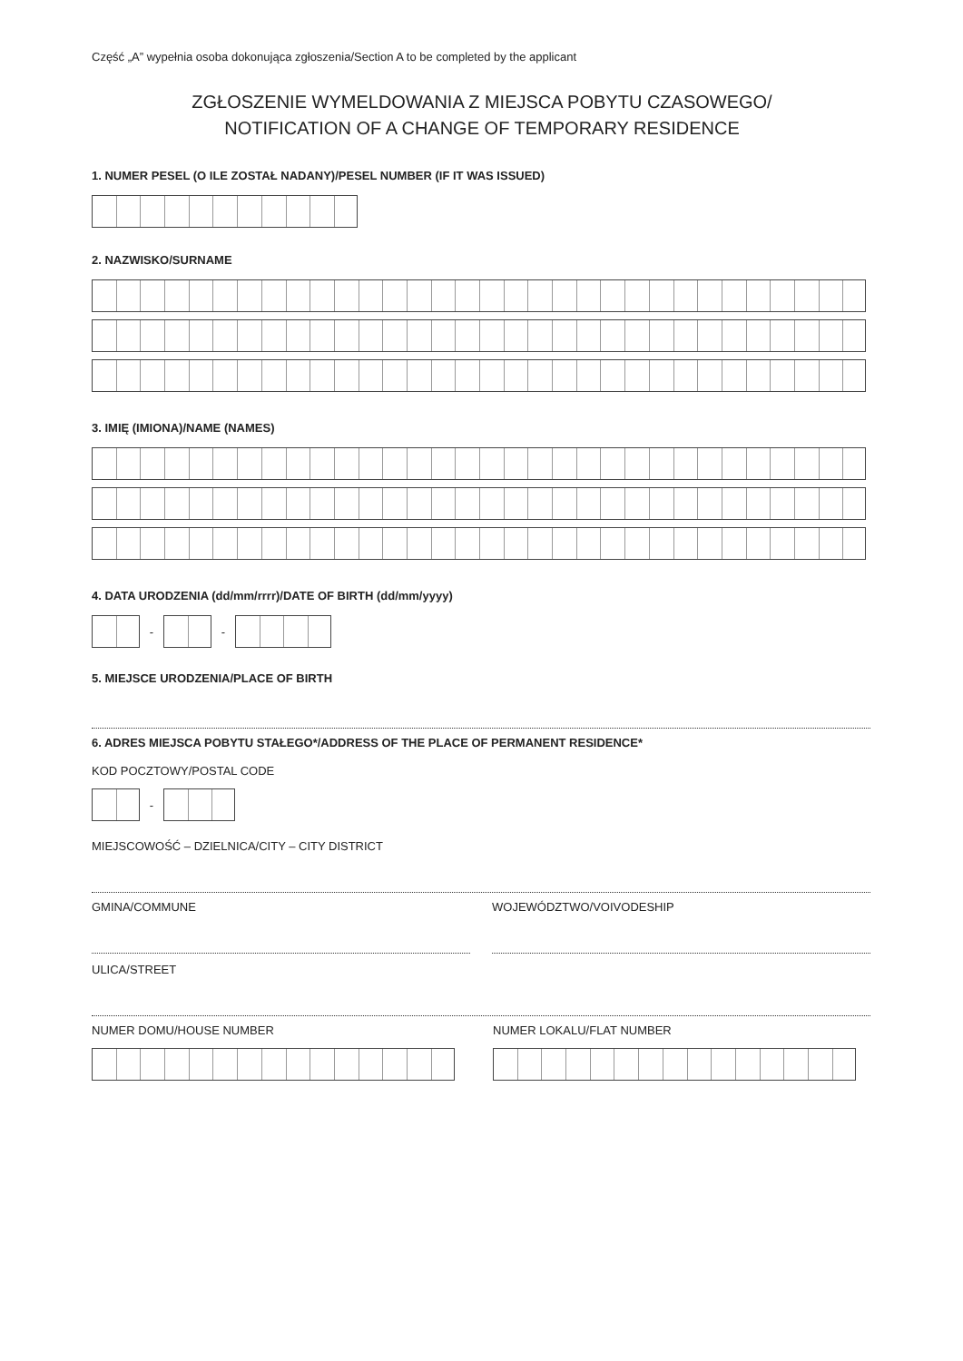Część „A” wypełnia osoba dokonująca zgłoszenia/Section A to be completed by the applicant
ZGŁOSZENIE WYMELDOWANIA Z MIEJSCA POBYTU CZASOWEGO/
NOTIFICATION OF A CHANGE OF TEMPORARY RESIDENCE
1. NUMER PESEL (O ILE ZOSTAŁ NADANY)/PESEL NUMBER (IF IT WAS ISSUED)
2. NAZWISKO/SURNAME
3. IMIĘ (IMIONA)/NAME (NAMES)
4. DATA URODZENIA (dd/mm/rrrr)/DATE OF BIRTH (dd/mm/yyyy)
- -
5. MIEJSCE URODZENIA/PLACE OF BIRTH
6. ADRES MIEJSCA POBYTU STAŁEGO*/ADDRESS OF THE PLACE OF PERMANENT RESIDENCE*
KOD POCZTOWY/POSTAL CODE
-
MIEJSCOWOŚĆ – DZIELNICA/CITY – CITY DISTRICT
GMINA/COMMUNE WOJEWÓDZTWO/VOIVODESHIP
ULICA/STREET
NUMER DOMU/HOUSE NUMBER NUMER LOKALU/FLAT NUMBER